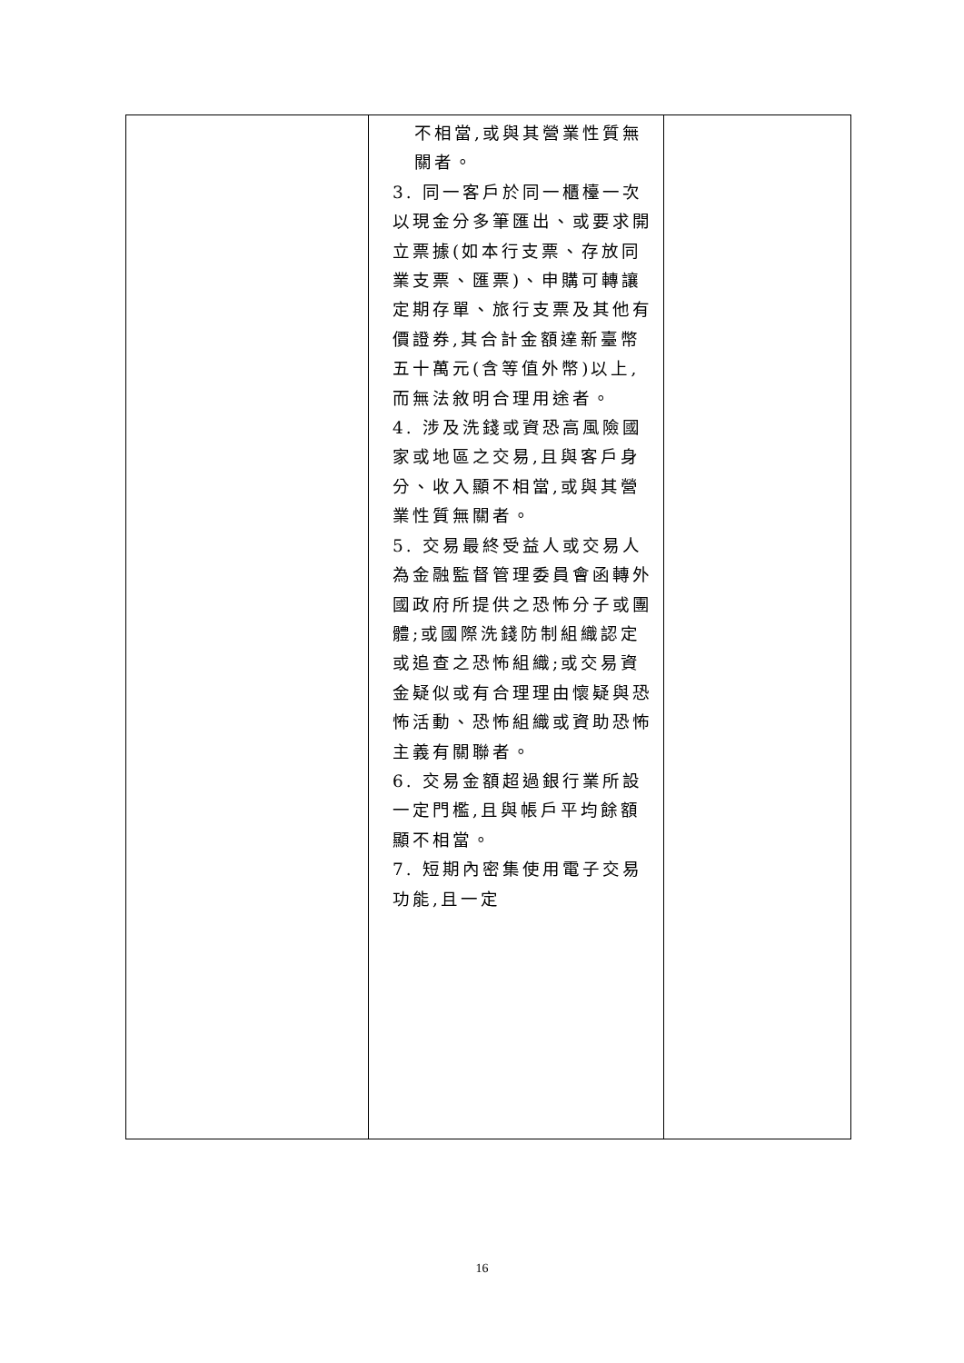| | 不相當,或與其營業性質無關者。 3. 同一客戶於同一櫃檯一次以現金分多筆匯出、或要求開立票據(如本行支票、存放同業支票、匯票)、申購可轉讓定期存單、旅行支票及其他有價證券,其合計金額達新臺幣五十萬元(含等值外幣)以上,而無法敘明合理用途者。 4. 涉及洗錢或資恐高風險國家或地區之交易,且與客戶身分、收入顯不相當,或與其營業性質無關者。 5. 交易最終受益人或交易人為金融監督管理委員會函轉外國政府所提供之恐怖分子或團體;或國際洗錢防制組織認定或追查之恐怖組織;或交易資金疑似或有合理理由懷疑與恐怖活動、恐怖組織或資助恐怖主義有關聯者。 6. 交易金額超過銀行業所設一定門檻,且與帳戶平均餘額顯不相當。 7. 短期內密集使用電子交易功能,且一定 | |
16